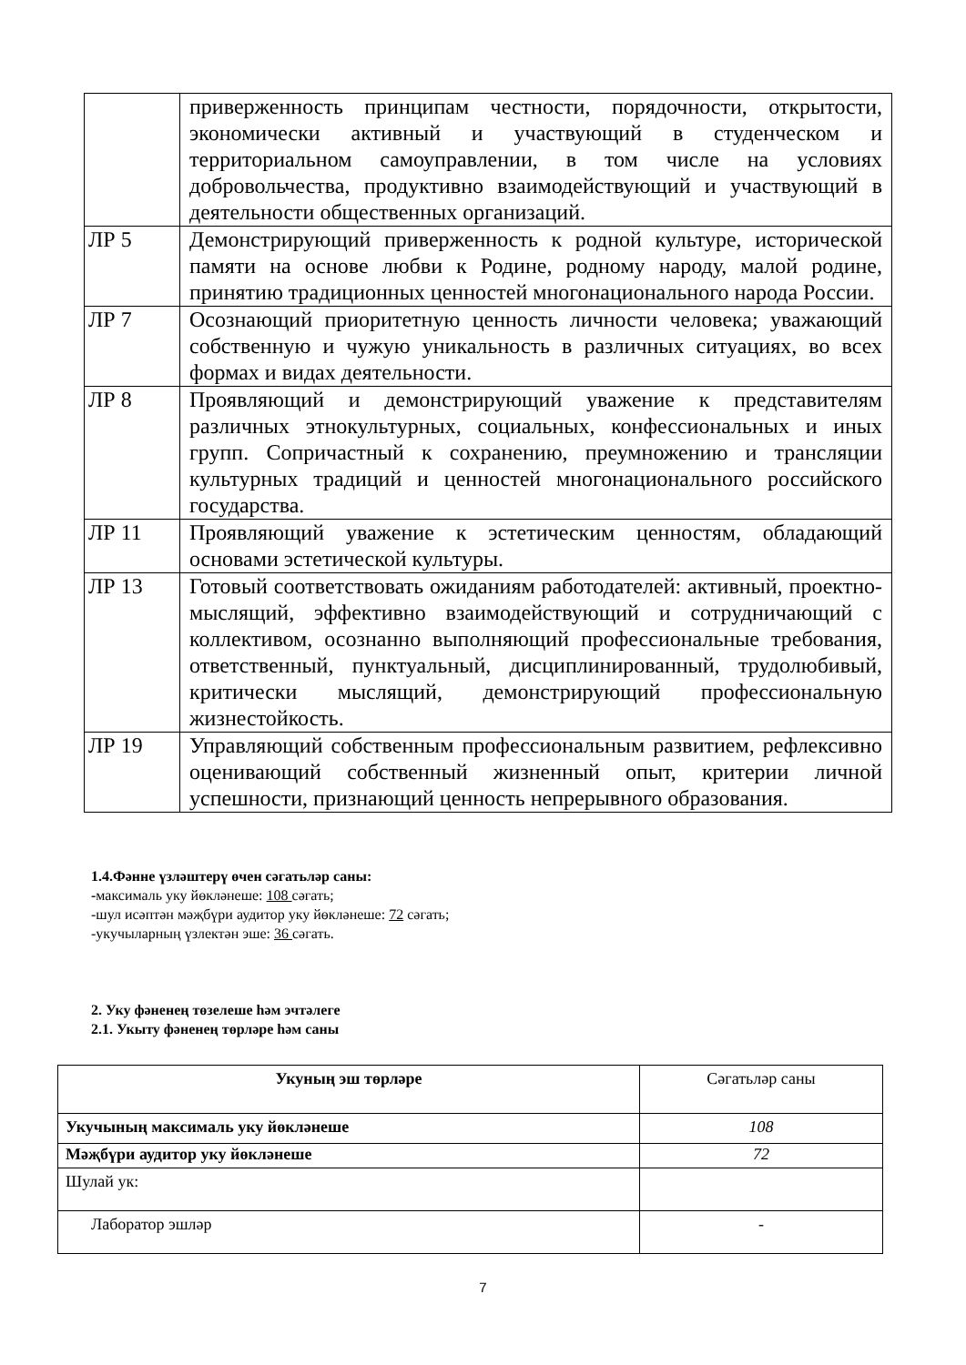| | приверженность принципам честности, порядочности, открытости, экономически активный и участвующий в студенческом и территориальном самоуправлении, в том числе на условиях добровольчества, продуктивно взаимодействующий и участвующий в деятельности общественных организаций. |
| ЛР 5 | Демонстрирующий приверженность к родной культуре, исторической памяти на основе любви к Родине, родному народу, малой родине, принятию традиционных ценностей многонационального народа России. |
| ЛР 7 | Осознающий приоритетную ценность личности человека; уважающий собственную и чужую уникальность в различных ситуациях, во всех формах и видах деятельности. |
| ЛР 8 | Проявляющий и демонстрирующий уважение к представителям различных этнокультурных, социальных, конфессиональных и иных групп. Сопричастный к сохранению, преумножению и трансляции культурных традиций и ценностей многонационального российского государства. |
| ЛР 11 | Проявляющий уважение к эстетическим ценностям, обладающий основами эстетической культуры. |
| ЛР 13 | Готовый соответствовать ожиданиям работодателей: активный, проектно-мыслящий, эффективно взаимодействующий и сотрудничающий с коллективом, осознанно выполняющий профессиональные требования, ответственный, пунктуальный, дисциплинированный, трудолюбивый, критически мыслящий, демонстрирующий профессиональную жизнестойкость. |
| ЛР 19 | Управляющий собственным профессиональным развитием, рефлексивно оценивающий собственный жизненный опыт, критерии личной успешности, признающий ценность непрерывного образования. |
1.4.Фәнне үзләштерү өчен сәгатьләр саны:
-максималь уку йөкләнеше: 108 сәгать;
-шул исәптән мәҗбүри аудитор уку йөкләнеше: 72 сәгать;
-укучыларның үзлектән эше: 36 сәгать.
2. Уку фәненең төзелеше һәм эчтәлеге
2.1. Укыту фәненең төрләре һәм саны
| Укуның эш төрләре | Сәгатьләр саны |
| Укучының максималь уку йөкләнеше | 108 |
| Мәҗбүри аудитор уку йөкләнеше | 72 |
| Шулай ук: | |
| Лаборатор эшләр | - |
7